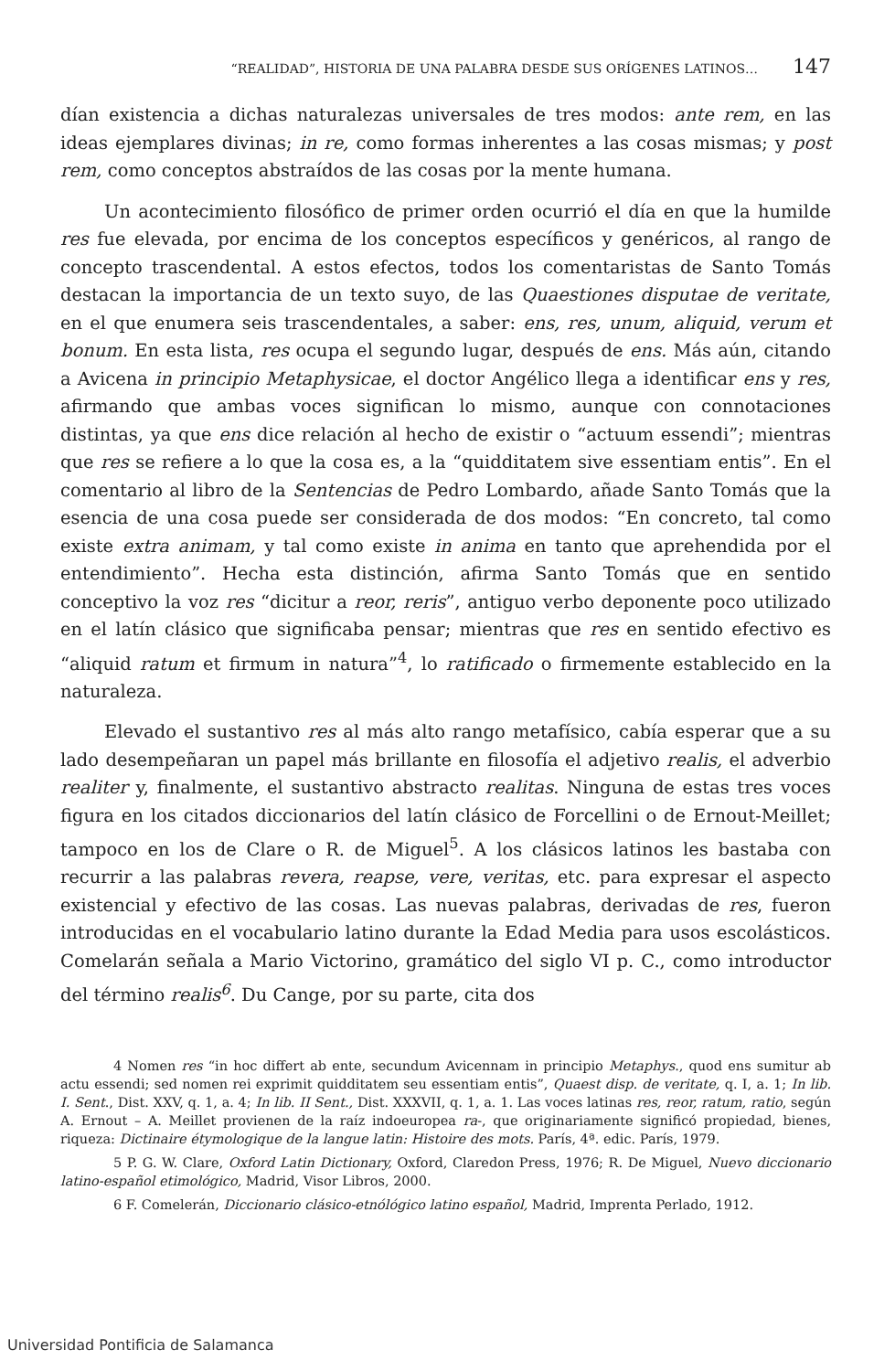“REALIDAD”, HISTORIA DE UNA PALABRA DESDE SUS ORÍGENES LATINOS… 147
dían existencia a dichas naturalezas universales de tres modos: ante rem, en las ideas ejemplares divinas; in re, como formas inherentes a las cosas mismas; y post rem, como conceptos abstraídos de las cosas por la mente humana.
Un acontecimiento filosófico de primer orden ocurrió el día en que la humilde res fue elevada, por encima de los conceptos específicos y genéricos, al rango de concepto trascendental. A estos efectos, todos los comentaristas de Santo Tomás destacan la importancia de un texto suyo, de las Quaestiones disputae de veritate, en el que enumera seis trascendentales, a saber: ens, res, unum, aliquid, verum et bonum. En esta lista, res ocupa el segundo lugar, después de ens. Más aún, citando a Avicena in principio Metaphysicae, el doctor Angélico llega a identificar ens y res, afirmando que ambas voces significan lo mismo, aunque con connotaciones distintas, ya que ens dice relación al hecho de existir o “actuum essendi”; mientras que res se refiere a lo que la cosa es, a la “quidditatem sive essentiam entis”. En el comentario al libro de la Sentencias de Pedro Lombardo, añade Santo Tomás que la esencia de una cosa puede ser considerada de dos modos: “En concreto, tal como existe extra animam, y tal como existe in anima en tanto que aprehendida por el entendimiento”. Hecha esta distinción, afirma Santo Tomás que en sentido conceptivo la voz res “dicitur a reor, reris”, antiguo verbo deponente poco utilizado en el latín clásico que significaba pensar; mientras que res en sentido efectivo es “aliquid ratum et firmum in natura”<sup>4</sup>, lo ratificado o firmemente establecido en la naturaleza.
Elevado el sustantivo res al más alto rango metafísico, cabía esperar que a su lado desempeñaran un papel más brillante en filosofía el adjetivo realis, el adverbio realiter y, finalmente, el sustantivo abstracto realitas. Ninguna de estas tres voces figura en los citados diccionarios del latín clásico de Forcellini o de Ernout-Meillet; tampoco en los de Clare o R. de Miguel<sup>5</sup>. A los clásicos latinos les bastaba con recurrir a las palabras revera, reapse, vere, veritas, etc. para expresar el aspecto existencial y efectivo de las cosas. Las nuevas palabras, derivadas de res, fueron introducidas en el vocabulario latino durante la Edad Media para usos escolásticos. Comelarán señala a Mario Victorino, gramático del siglo VI p. C., como introductor del término realis<sup>6</sup>. Du Cange, por su parte, cita dos
4 Nomen res “in hoc differt ab ente, secundum Avicennam in principio Metaphys., quod ens sumitur ab actu essendi; sed nomen rei exprimit quidditatem seu essentiam entis”, Quaest disp. de veritate, q. I, a. 1; In lib. I. Sent., Dist. XXV, q. 1, a. 4; In lib. II Sent., Dist. XXXVII, q. 1, a. 1. Las voces latinas res, reor, ratum, ratio, según A. Ernout – A. Meillet provienen de la raíz indoeuropea ra-, que originariamente significó propiedad, bienes, riqueza: Dictinaire étymologique de la langue latin: Histoire des mots. París, 4ª. edic. París, 1979.
5 P. G. W. Clare, Oxford Latin Dictionary, Oxford, Claredon Press, 1976; R. De Miguel, Nuevo diccionario latino-español etimológico, Madrid, Visor Libros, 2000.
6 F. Comelerán, Diccionario clásico-etnólógico latino español, Madrid, Imprenta Perlado, 1912.
Universidad Pontificia de Salamanca